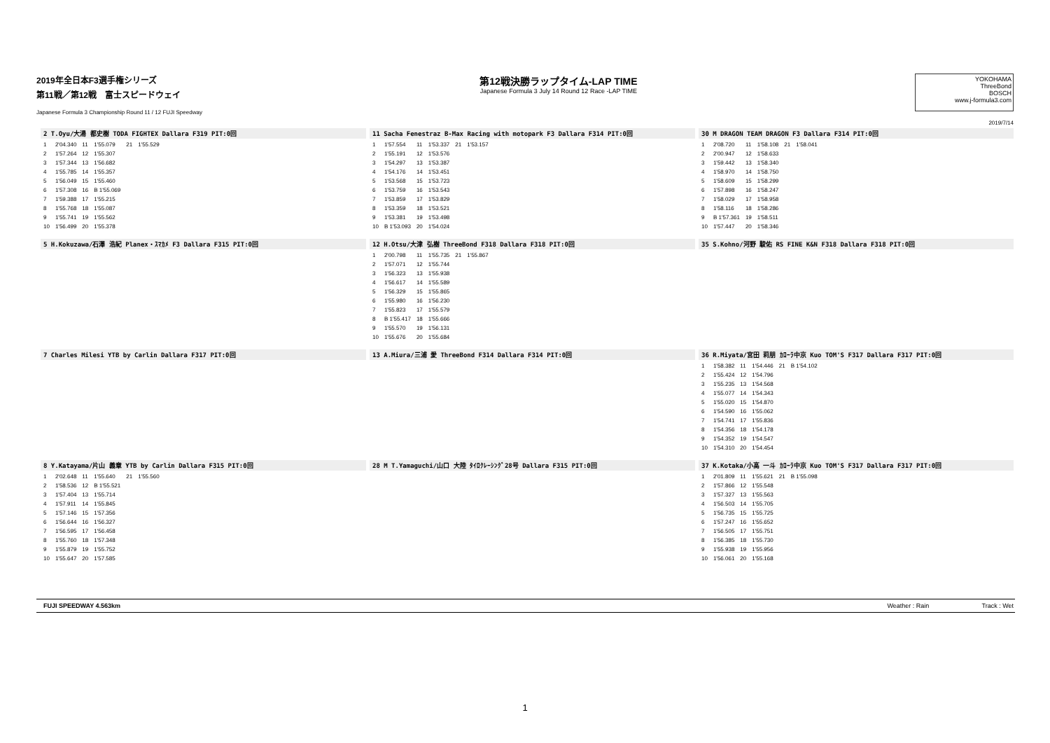2019年全日本F3選手権シリーズ
第11戦／第12戦　富士スピードウェイ
Japanese Formula 3 Championship Round 11 / 12 FUJI Speedway
第12戦決勝ラップタイム-LAP TIME
Japanese Formula 3 July 14 Round 12 Race -LAP TIME
YOKOHAMA
ThreeBond
BOSCH
www.j-formula3.com
2019/7/14
2 T.Oyu/大湯 都史樹 TODA FIGHTEX Dallara F319 PIT:0回
| 1 | 2'04.340 | 11 | 1'55.079 | 21 | 1'55.529 |
| 2 | 1'57.264 | 12 | 1'55.307 | | |
| 3 | 1'57.344 | 13 | 1'56.682 | | |
| 4 | 1'55.785 | 14 | 1'55.357 | | |
| 5 | 1'56.049 | 15 | 1'55.460 | | |
| 6 | 1'57.308 | 16 | B 1'55.069 | | |
| 7 | 1'59.388 | 17 | 1'55.215 | | |
| 8 | 1'55.768 | 18 | 1'55.087 | | |
| 9 | 1'55.741 | 19 | 1'55.562 | | |
| 10 | 1'56.499 | 20 | 1'55.378 | | |
11 Sacha Fenestraz B-Max Racing with motopark F3 Dallara F314 PIT:0回
| 1 | 1'57.554 | 11 | 1'53.337 | 21 | 1'53.157 |
| 2 | 1'55.191 | 12 | 1'53.576 | | |
| 3 | 1'54.297 | 13 | 1'53.387 | | |
| 4 | 1'54.176 | 14 | 1'53.451 | | |
| 5 | 1'53.568 | 15 | 1'53.723 | | |
| 6 | 1'53.759 | 16 | 1'53.543 | | |
| 7 | 1'53.859 | 17 | 1'53.829 | | |
| 8 | 1'53.359 | 18 | 1'53.521 | | |
| 9 | 1'53.381 | 19 | 1'53.498 | | |
| 10 | B 1'53.093 | 20 | 1'54.024 | | |
30 M DRAGON TEAM DRAGON F3 Dallara F314 PIT:0回
| 1 | 2'08.720 | 11 | 1'58.108 | 21 | 1'58.041 |
| 2 | 2'00.947 | 12 | 1'58.633 | | |
| 3 | 1'59.442 | 13 | 1'58.340 | | |
| 4 | 1'58.970 | 14 | 1'58.750 | | |
| 5 | 1'58.609 | 15 | 1'58.299 | | |
| 6 | 1'57.898 | 16 | 1'58.247 | | |
| 7 | 1'58.029 | 17 | 1'58.958 | | |
| 8 | 1'58.116 | 18 | 1'58.286 | | |
| 9 | B 1'57.361 | 19 | 1'58.511 | | |
| 10 | 1'57.447 | 20 | 1'58.346 | | |
5 H.Kokuzawa/石澤 浩紀 Planex・ｽﾏｶﾒ F3 Dallara F315 PIT:0回
12 H.Otsu/大津 弘樹 ThreeBond F318 Dallara F318 PIT:0回
| 1 | 2'00.798 | 11 | 1'55.735 | 21 | 1'55.867 |
| 2 | 1'57.071 | 12 | 1'55.744 | | |
| 3 | 1'56.323 | 13 | 1'55.938 | | |
| 4 | 1'56.617 | 14 | 1'55.589 | | |
| 5 | 1'56.329 | 15 | 1'55.865 | | |
| 6 | 1'55.980 | 16 | 1'56.230 | | |
| 7 | 1'55.823 | 17 | 1'55.579 | | |
| 8 | B 1'55.417 | 18 | 1'55.666 | | |
| 9 | 1'55.570 | 19 | 1'56.131 | | |
| 10 | 1'55.676 | 20 | 1'55.684 | | |
35 S.Kohno/河野 駿佑 RS FINE K&N F318 Dallara F318 PIT:0回
7 Charles Milesi YTB by Carlin Dallara F317 PIT:0回
13 A.Miura/三浦 愛 ThreeBond F314 Dallara F314 PIT:0回
36 R.Miyata/宮田 莉朋 ｶﾛｰﾗ中京 Kuo TOM'S F317 Dallara F317 PIT:0回
| 1 | 1'58.382 | 11 | 1'54.446 | 21 | B 1'54.102 |
| 2 | 1'55.424 | 12 | 1'54.796 | | |
| 3 | 1'55.235 | 13 | 1'54.568 | | |
| 4 | 1'55.077 | 14 | 1'54.343 | | |
| 5 | 1'55.020 | 15 | 1'54.870 | | |
| 6 | 1'54.590 | 16 | 1'55.062 | | |
| 7 | 1'54.741 | 17 | 1'55.836 | | |
| 8 | 1'54.356 | 18 | 1'54.178 | | |
| 9 | 1'54.352 | 19 | 1'54.547 | | |
| 10 | 1'54.310 | 20 | 1'54.454 | | |
8 Y.Katayama/片山 義章 YTB by Carlin Dallara F315 PIT:0回
| 1 | 2'02.648 | 11 | 1'55.640 | 21 | 1'55.560 |
| 2 | 1'58.536 | 12 | B 1'55.521 | | |
| 3 | 1'57.404 | 13 | 1'55.714 | | |
| 4 | 1'57.911 | 14 | 1'55.845 | | |
| 5 | 1'57.146 | 15 | 1'57.356 | | |
| 6 | 1'56.644 | 16 | 1'56.327 | | |
| 7 | 1'56.595 | 17 | 1'56.458 | | |
| 8 | 1'55.760 | 18 | 1'57.348 | | |
| 9 | 1'55.879 | 19 | 1'55.752 | | |
| 10 | 1'55.647 | 20 | 1'57.585 | | |
28 M T.Yamaguchi/山口 大陸 ﾀｲﾛｸﾚｰｼﾝｸﾞ28号 Dallara F315 PIT:0回
37 K.Kotaka/小高 一斗 ｶﾛｰﾗ中京 Kuo TOM'S F317 Dallara F317 PIT:0回
| 1 | 2'01.809 | 11 | 1'55.621 | 21 | B 1'55.098 |
| 2 | 1'57.866 | 12 | 1'55.548 | | |
| 3 | 1'57.327 | 13 | 1'55.563 | | |
| 4 | 1'56.503 | 14 | 1'55.705 | | |
| 5 | 1'56.735 | 15 | 1'55.725 | | |
| 6 | 1'57.247 | 16 | 1'55.652 | | |
| 7 | 1'56.505 | 17 | 1'55.751 | | |
| 8 | 1'56.385 | 18 | 1'55.730 | | |
| 9 | 1'55.938 | 19 | 1'55.956 | | |
| 10 | 1'56.061 | 20 | 1'55.168 | | |
FUJI SPEEDWAY 4.563km Weather : Rain Track : Wet
1